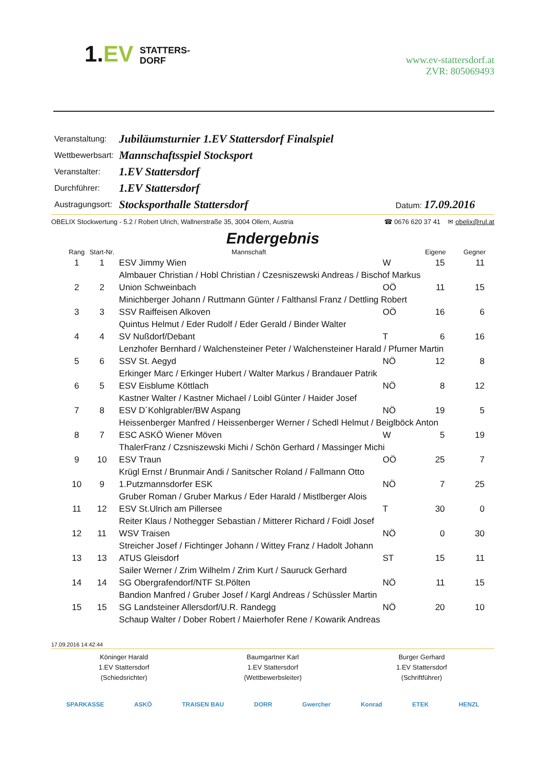1.EV STATTERS-
DORF
www.ev-stattersdorf.at
ZVR: 805069493
| Veranstaltung: | Jubiläumsturnier 1.EV Stattersdorf Finalspiel | |
| Wettbewerbsart: | Mannschaftsspiel Stocksport | |
| Veranstalter: | 1.EV Stattersdorf | |
| Durchführer: | 1.EV Stattersdorf | |
| Austragungsort: | Stocksporthalle Stattersdorf | Datum: 17.09.2016 |
OBELIX Stockwertung - 5.2 / Robert Ulrich, Wallnerstraße 35, 3004 Ollern, Austria ☎ 0676 620 37 41 ✉ obelix@rul.at
Endergebnis
| Rang | Start-Nr. | Mannschaft | | Eigene | Gegner |
| --- | --- | --- | --- | --- | --- |
| 1 | 1 | ESV Jimmy Wien | W | 15 | 11 |
| | | Almbauer Christian / Hobl Christian / Czesniszewski Andreas / Bischof Markus | | | |
| 2 | 2 | Union Schweinbach | OÖ | 11 | 15 |
| | | Minichberger Johann / Ruttmann Günter / Falthansl Franz / Dettling Robert | | | |
| 3 | 3 | SSV Raiffeisen Alkoven | OÖ | 16 | 6 |
| | | Quintus Helmut / Eder Rudolf / Eder Gerald / Binder Walter | | | |
| 4 | 4 | SV Nußdorf/Debant | T | 6 | 16 |
| | | Lenzhofer Bernhard / Walchensteiner Peter / Walchensteiner Harald / Pfurner Martin | | | |
| 5 | 6 | SSV St. Aegyd | NÖ | 12 | 8 |
| | | Erkinger Marc / Erkinger Hubert / Walter Markus / Brandauer Patrik | | | |
| 6 | 5 | ESV Eisblume Köttlach | NÖ | 8 | 12 |
| | | Kastner Walter / Kastner Michael / Loibl Günter / Haider Josef | | | |
| 7 | 8 | ESV D´Kohlgrabler/BW Aspang | NÖ | 19 | 5 |
| | | Heissenberger Manfred / Heissenberger Werner / Schedl Helmut / Beiglböck Anton | | | |
| 8 | 7 | ESC ASKÖ Wiener Möven | W | 5 | 19 |
| | | ThalerFranz / Czsniszewski Michi / Schön Gerhard / Massinger Michi | | | |
| 9 | 10 | ESV Traun | OÖ | 25 | 7 |
| | | Krügl Ernst / Brunmair Andi / Sanitscher Roland / Fallmann Otto | | | |
| 10 | 9 | 1.Putzmannsdorfer ESK | NÖ | 7 | 25 |
| | | Gruber Roman / Gruber Markus / Eder Harald / Mistlberger Alois | | | |
| 11 | 12 | ESV St.Ulrich am Pillersee | T | 30 | 0 |
| | | Reiter Klaus / Nothegger Sebastian / Mitterer Richard / Foidl Josef | | | |
| 12 | 11 | WSV Traisen | NÖ | 0 | 30 |
| | | Streicher Josef / Fichtinger Johann / Wittey Franz / Hadolt Johann | | | |
| 13 | 13 | ATUS Gleisdorf | ST | 15 | 11 |
| | | Sailer Werner / Zrim Wilhelm / Zrim Kurt / Sauruck Gerhard | | | |
| 14 | 14 | SG Obergrafendorf/NTF St.Pölten | NÖ | 11 | 15 |
| | | Bandion Manfred / Gruber Josef / Kargl Andreas / Schüssler Martin | | | |
| 15 | 15 | SG Landsteiner Allersdorf/U.R. Randegg | NÖ | 20 | 10 |
| | | Schaup Walter / Dober Robert / Maierhofer Rene / Kowarik Andreas | | | |
17.09.2016 14:42:44
Köninger Harald
1.EV Stattersdorf
(Schiedsrichter)
Baumgartner Karl
1.EV Stattersdorf
(Wettbewerbsleiter)
Burger Gerhard
1.EV Stattersdorf
(Schriftführer)
SPARKASSE ASKÖ TRAISEN BAU DORR Gwercher Konrad ETEK HENZL